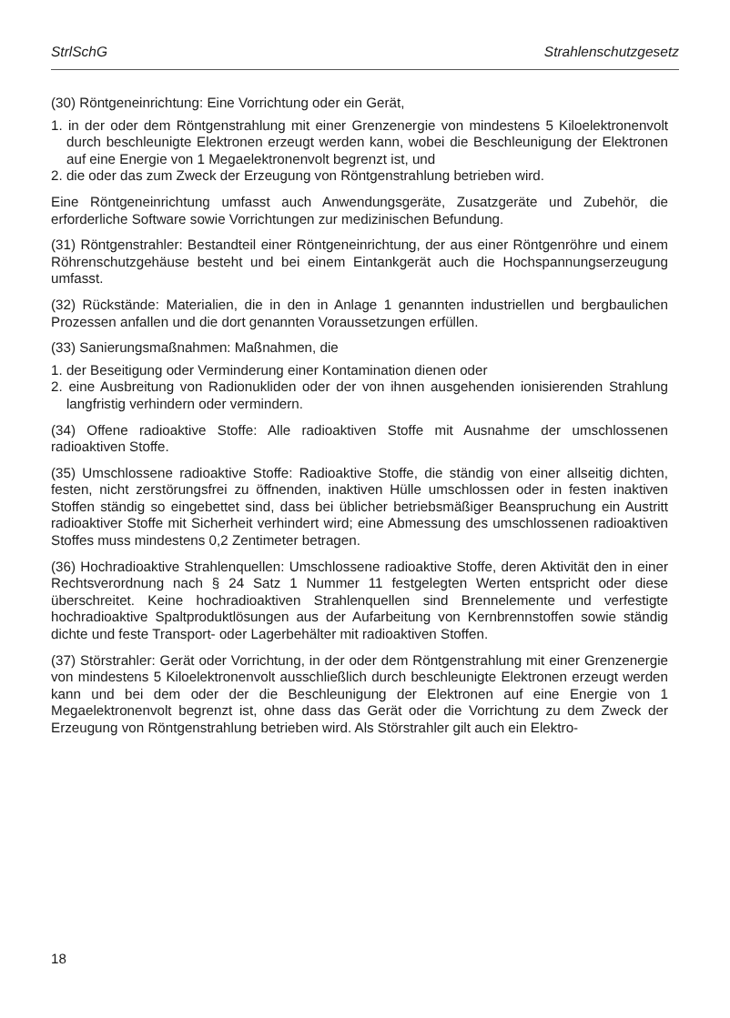StrlSchG Strahlenschutzgesetz
(30) Röntgeneinrichtung: Eine Vorrichtung oder ein Gerät,
1. in der oder dem Röntgenstrahlung mit einer Grenzenergie von mindestens 5 Kiloelektronenvolt durch beschleunigte Elektronen erzeugt werden kann, wobei die Beschleunigung der Elektronen auf eine Energie von 1 Megaelektronenvolt begrenzt ist, und
2. die oder das zum Zweck der Erzeugung von Röntgenstrahlung betrieben wird.
Eine Röntgeneinrichtung umfasst auch Anwendungsgeräte, Zusatzgeräte und Zubehör, die erforderliche Software sowie Vorrichtungen zur medizinischen Befundung.
(31) Röntgenstrahler: Bestandteil einer Röntgeneinrichtung, der aus einer Röntgenröhre und einem Röhrenschutzgehäuse besteht und bei einem Eintankgerät auch die Hochspannungserzeugung umfasst.
(32) Rückstände: Materialien, die in den in Anlage 1 genannten industriellen und bergbaulichen Prozessen anfallen und die dort genannten Voraussetzungen erfüllen.
(33) Sanierungsmaßnahmen: Maßnahmen, die
1. der Beseitigung oder Verminderung einer Kontamination dienen oder
2. eine Ausbreitung von Radionukliden oder der von ihnen ausgehenden ionisierenden Strahlung langfristig verhindern oder vermindern.
(34) Offene radioaktive Stoffe: Alle radioaktiven Stoffe mit Ausnahme der umschlossenen radioaktiven Stoffe.
(35) Umschlossene radioaktive Stoffe: Radioaktive Stoffe, die ständig von einer allseitig dichten, festen, nicht zerstörungsfrei zu öffnenden, inaktiven Hülle umschlossen oder in festen inaktiven Stoffen ständig so eingebettet sind, dass bei üblicher betriebsmäßiger Beanspruchung ein Austritt radioaktiver Stoffe mit Sicherheit verhindert wird; eine Abmessung des umschlossenen radioaktiven Stoffes muss mindestens 0,2 Zentimeter betragen.
(36) Hochradioaktive Strahlenquellen: Umschlossene radioaktive Stoffe, deren Aktivität den in einer Rechtsverordnung nach § 24 Satz 1 Nummer 11 festgelegten Werten entspricht oder diese überschreitet. Keine hochradioaktiven Strahlenquellen sind Brennelemente und verfestigte hochradioaktive Spaltproduktlösungen aus der Aufarbeitung von Kernbrennstoffen sowie ständig dichte und feste Transport- oder Lagerbehälter mit radioaktiven Stoffen.
(37) Störstrahler: Gerät oder Vorrichtung, in der oder dem Röntgenstrahlung mit einer Grenzenergie von mindestens 5 Kiloelektronenvolt ausschließlich durch beschleunigte Elektronen erzeugt werden kann und bei dem oder der die Beschleunigung der Elektronen auf eine Energie von 1 Megaelektronenvolt begrenzt ist, ohne dass das Gerät oder die Vorrichtung zu dem Zweck der Erzeugung von Röntgenstrahlung betrieben wird. Als Störstrahler gilt auch ein Elektro-
18